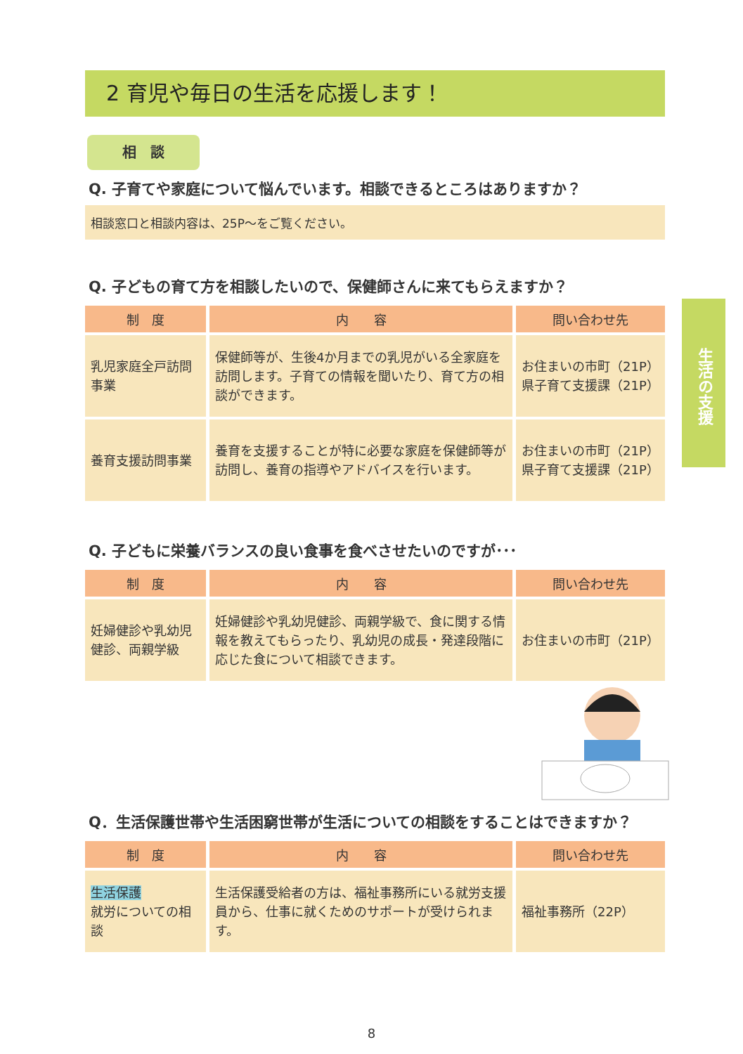生活の支援
2 育児や毎日の生活を応援します！
相　談
Q. 子育てや家庭について悩んでいます。相談できるところはありますか？
相談窓口と相談内容は、25P〜をご覧ください。
Q. 子どもの育て方を相談したいので、保健師さんに来てもらえますか？
| 制 度 | 内 容 | 問い合わせ先 |
| --- | --- | --- |
| 乳児家庭全戸訪問事業 | 保健師等が、生後4か月までの乳児がいる全家庭を訪問します。子育ての情報を聞いたり、育て方の相談ができます。 | お住まいの市町（21P） 県子育て支援課（21P） |
| 養育支援訪問事業 | 養育を支援することが特に必要な家庭を保健師等が訪問し、養育の指導やアドバイスを行います。 | お住まいの市町（21P） 県子育て支援課（21P） |
Q. 子どもに栄養バランスの良い食事を食べさせたいのですが･･･
| 制 度 | 内 容 | 問い合わせ先 |
| --- | --- | --- |
| 妊婦健診や乳幼児健診、両親学級 | 妊婦健診や乳幼児健診、両親学級で、食に関する情報を教えてもらったり、乳幼児の成長・発達段階に応じた食について相談できます。 | お住まいの市町（21P） |
Q．生活保護世帯や生活困窮世帯が生活についての相談をすることはできますか？
| 制 度 | 内 容 | 問い合わせ先 |
| --- | --- | --- |
| 生活保護 就労についての相談 | 生活保護受給者の方は、福祉事務所にいる就労支援員から、仕事に就くためのサポートが受けられます。 | 福祉事務所（22P） |
8